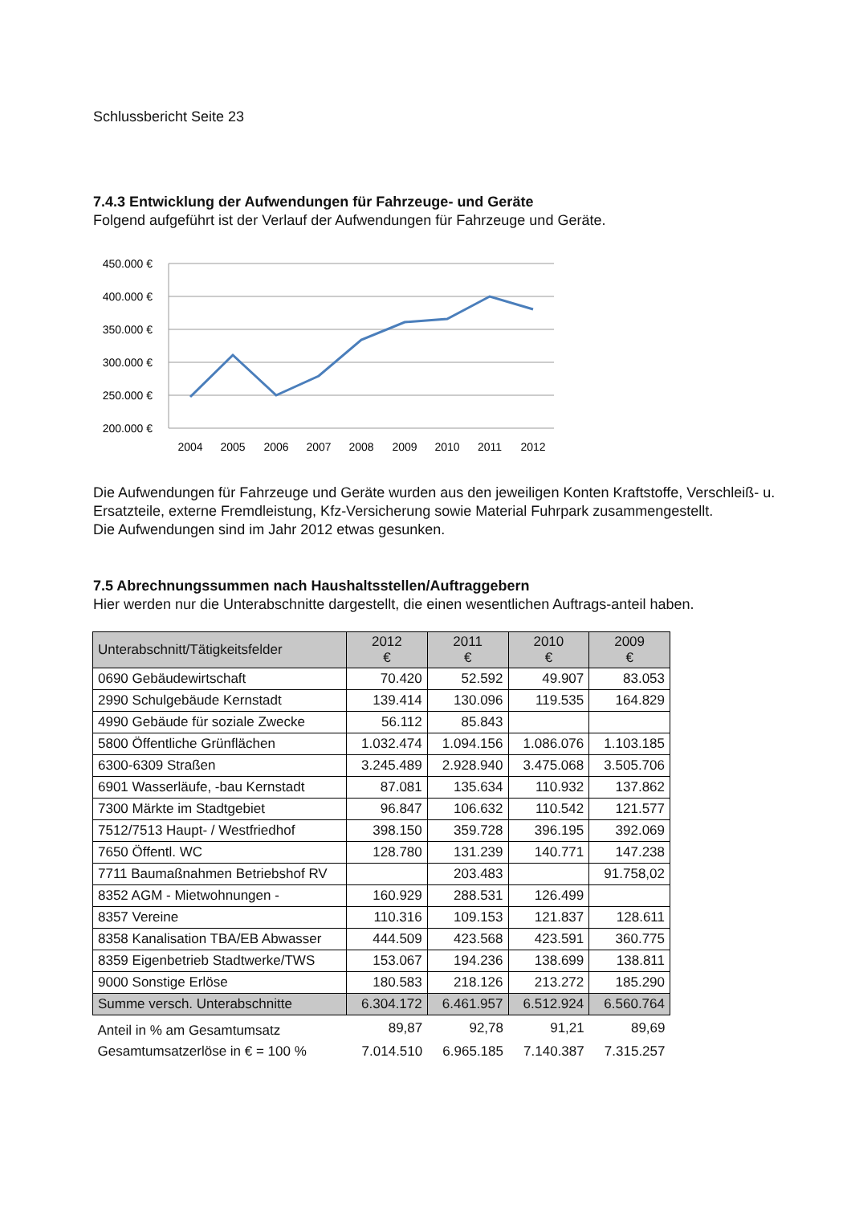Schlussbericht Seite 23
7.4.3 Entwicklung der Aufwendungen für Fahrzeuge- und Geräte
Folgend aufgeführt ist der Verlauf der Aufwendungen für Fahrzeuge und Geräte.
450.000 €
400.000 €
350.000 €
300.000 €
250.000 €
200.000 €
2004
2005
2006
2007
2008
2009
2010
2011
2012
Die Aufwendungen für Fahrzeuge und Geräte wurden aus den jeweiligen Konten Kraftstoffe, Verschleiß- u. Ersatzteile, externe Fremdleistung, Kfz-Versicherung sowie Material Fuhrpark zusammengestellt.
Die Aufwendungen sind im Jahr 2012 etwas gesunken.
7.5 Abrechnungssummen nach Haushaltsstellen/Auftraggebern
Hier werden nur die Unterabschnitte dargestellt, die einen wesentlichen Auftrags-anteil haben.
| Unterabschnitt/Tätigkeitsfelder | 2012 € | 2011 € | 2010 € | 2009 € |
| --- | --- | --- | --- | --- |
| 0690 Gebäudewirtschaft | 70.420 | 52.592 | 49.907 | 83.053 |
| 2990 Schulgebäude Kernstadt | 139.414 | 130.096 | 119.535 | 164.829 |
| 4990 Gebäude für soziale Zwecke | 56.112 | 85.843 | | |
| 5800 Öffentliche Grünflächen | 1.032.474 | 1.094.156 | 1.086.076 | 1.103.185 |
| 6300-6309 Straßen | 3.245.489 | 2.928.940 | 3.475.068 | 3.505.706 |
| 6901 Wasserläufe, -bau Kernstadt | 87.081 | 135.634 | 110.932 | 137.862 |
| 7300 Märkte im Stadtgebiet | 96.847 | 106.632 | 110.542 | 121.577 |
| 7512/7513 Haupt- / Westfriedhof | 398.150 | 359.728 | 396.195 | 392.069 |
| 7650 Öffentl. WC | 128.780 | 131.239 | 140.771 | 147.238 |
| 7711 Baumaßnahmen Betriebshof RV | | 203.483 | | 91.758,02 |
| 8352 AGM - Mietwohnungen - | 160.929 | 288.531 | 126.499 | |
| 8357 Vereine | 110.316 | 109.153 | 121.837 | 128.611 |
| 8358 Kanalisation TBA/EB Abwasser | 444.509 | 423.568 | 423.591 | 360.775 |
| 8359 Eigenbetrieb Stadtwerke/TWS | 153.067 | 194.236 | 138.699 | 138.811 |
| 9000 Sonstige Erlöse | 180.583 | 218.126 | 213.272 | 185.290 |
| Summe versch. Unterabschnitte | 6.304.172 | 6.461.957 | 6.512.924 | 6.560.764 |
| Anteil in % am Gesamtumsatz | 89,87 | 92,78 | 91,21 | 89,69 |
| Gesamtumsatzerlöse in € = 100 % | 7.014.510 | 6.965.185 | 7.140.387 | 7.315.257 |